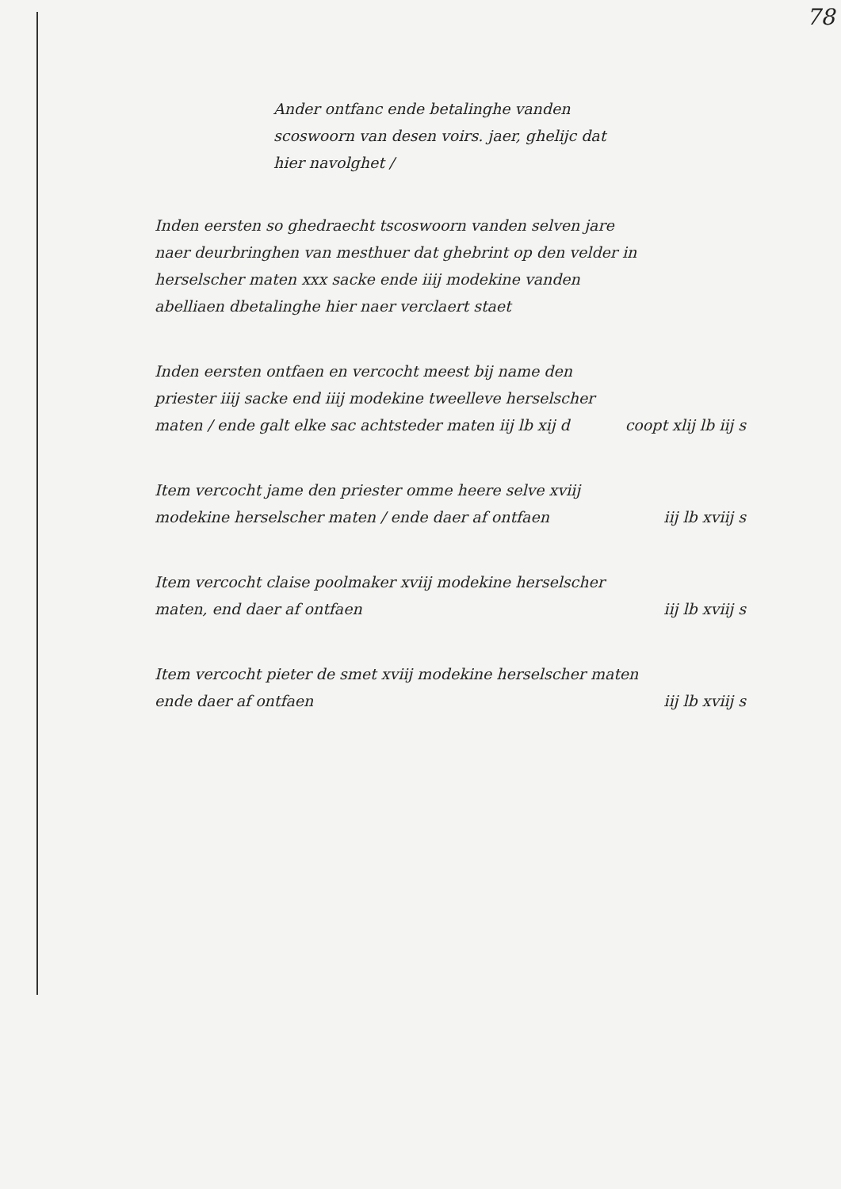78
Ander ontfanc ende betalinghe vanden scoswoorn van desen voirs. jaer, ghelijc dat hier navolghet /
Inden eersten so ghedraecht tscoswoorn vanden selven jare naer deurbringhen van mesthuer dat ghebrint op den velder in herselscher maten xxx sacke ende iiij modekine vanden abelliaen dbetalinghe hier naer verclaert staet
Inden eersten ontfaen en vercocht meest bij name den priester iiij sacke end iiij modekine tweelleve herselscher maten / ende galt elke sac achtsteder maten iij lb xij d
coopt xlij lb iij s
Item vercocht jame den priester omme heere selve xviij modekine herselscher maten / ende daer af ontfaen
iij lb xviij s
Item vercocht claise poolmaker xviij modekine herselscher maten, end daer af ontfaen
iij lb xviij s
Item vercocht pieter de smet xviij modekine herselscher maten ende daer af ontfaen
iij lb xviij s